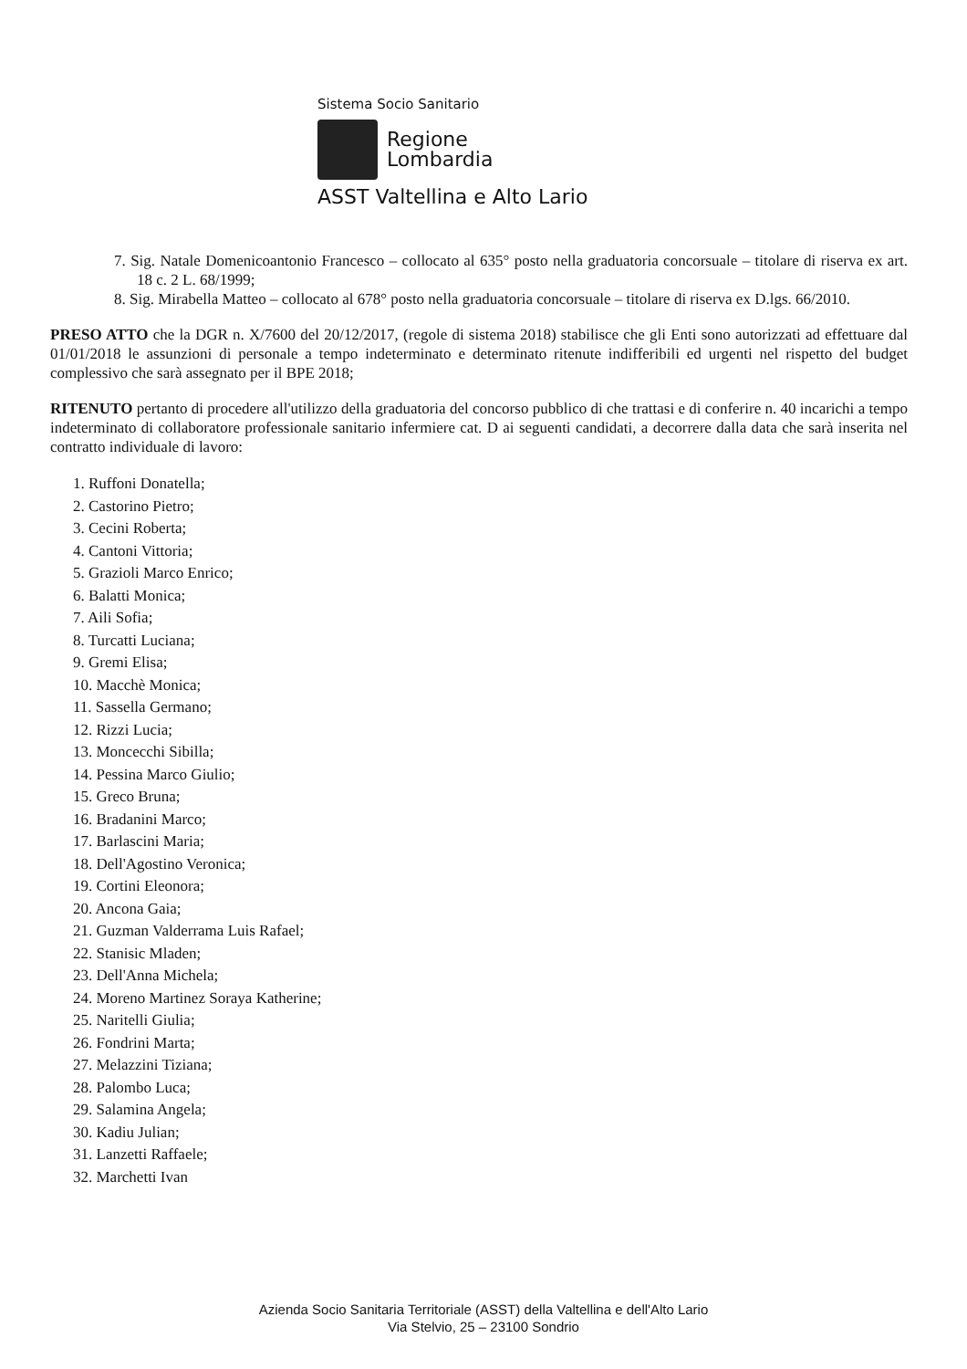Sistema Socio Sanitario
Regione
Lombardia
ASST Valtellina e Alto Lario
7. Sig. Natale Domenicoantonio Francesco – collocato al 635° posto nella graduatoria concorsuale – titolare di riserva ex art. 18 c. 2 L. 68/1999;
8. Sig. Mirabella Matteo – collocato al 678° posto nella graduatoria concorsuale – titolare di riserva ex D.lgs. 66/2010.
PRESO ATTO che la DGR n. X/7600 del 20/12/2017, (regole di sistema 2018) stabilisce che gli Enti sono autorizzati ad effettuare dal 01/01/2018 le assunzioni di personale a tempo indeterminato e determinato ritenute indifferibili ed urgenti nel rispetto del budget complessivo che sarà assegnato per il BPE 2018;
RITENUTO pertanto di procedere all'utilizzo della graduatoria del concorso pubblico di che trattasi e di conferire n. 40 incarichi a tempo indeterminato di collaboratore professionale sanitario infermiere cat. D ai seguenti candidati, a decorrere dalla data che sarà inserita nel contratto individuale di lavoro:
1. Ruffoni Donatella;
2. Castorino Pietro;
3. Cecini Roberta;
4. Cantoni Vittoria;
5. Grazioli Marco Enrico;
6. Balatti Monica;
7. Aili Sofia;
8. Turcatti Luciana;
9. Gremi Elisa;
10. Macchè Monica;
11. Sassella Germano;
12. Rizzi Lucia;
13. Moncecchi Sibilla;
14. Pessina Marco Giulio;
15. Greco Bruna;
16. Bradanini Marco;
17. Barlascini Maria;
18. Dell'Agostino Veronica;
19. Cortini Eleonora;
20. Ancona Gaia;
21. Guzman Valderrama Luis Rafael;
22. Stanisic Mladen;
23. Dell'Anna Michela;
24. Moreno Martinez Soraya Katherine;
25. Naritelli Giulia;
26. Fondrini Marta;
27. Melazzini Tiziana;
28. Palombo Luca;
29. Salamina Angela;
30. Kadiu Julian;
31. Lanzetti Raffaele;
32. Marchetti Ivan
Azienda Socio Sanitaria Territoriale (ASST) della Valtellina e dell'Alto Lario
Via Stelvio, 25 – 23100 Sondrio